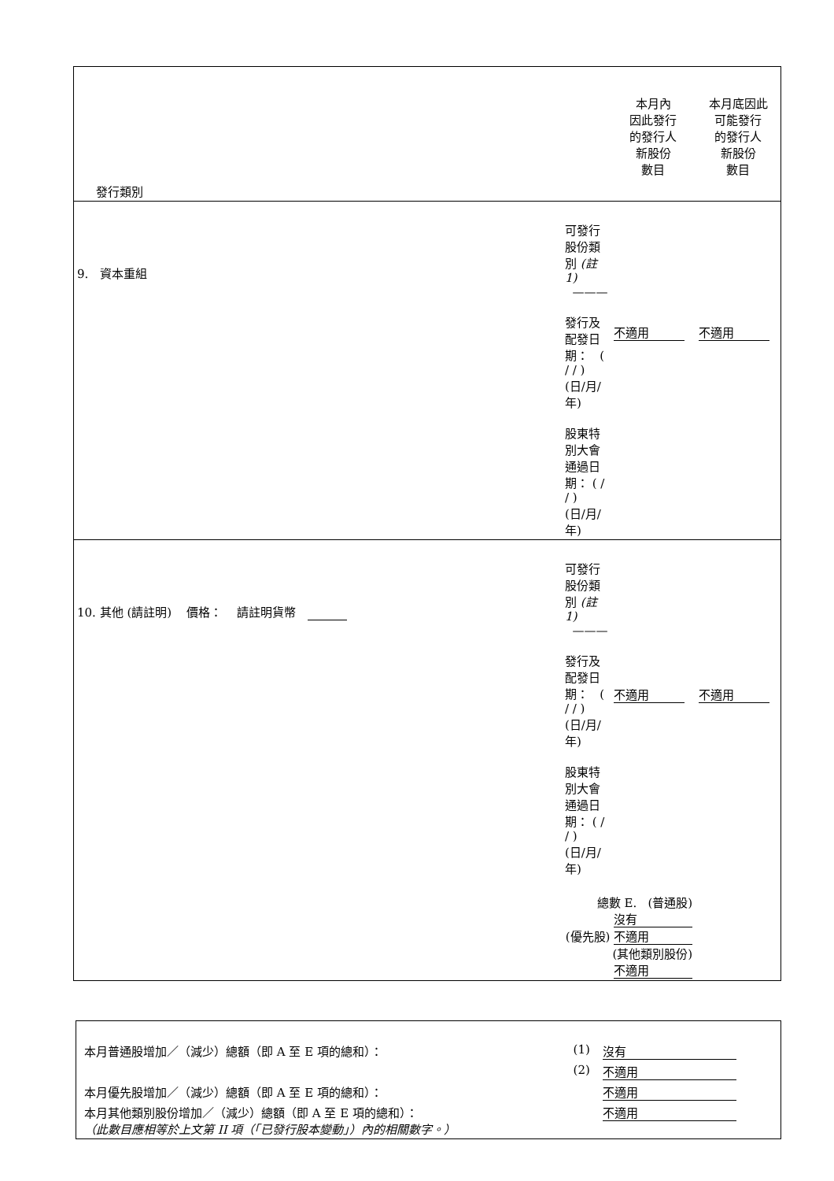| 發行類別 | | 本月內 因此發行 的發行人 新股份 數目 | 本月底因此 可能發行 的發行人 新股份 數目 |
| 9. 資本重組 | 可發行股份類別 (註 1) ——— 發行及配發日期： ( / / ) (日/月/年) 股東特別大會通過日期： ( / / ) (日/月/年) | 不適用 | 不適用 |
| 10. 其他 (請註明) 價格： 請註明貨幣 | 可發行股份類別 (註 1) ——— 發行及配發日期： ( / / ) (日/月/年) 股東特別大會通過日期： ( / / ) (日/月/年) | 不適用 | 不適用 |
| | 總數 E. (普通股) 沒有 (優先股) 不適用 (其他類別股份) 不適用 | | |
| 本月普通股增加／（減少）總額（即 A 至 E 項的總和）： | (1) | 沒有 |
| | (2) | 不適用 |
| 本月優先股增加／（減少）總額（即 A 至 E 項的總和）： | | 不適用 |
| 本月其他類別股份增加／（減少）總額（即 A 至 E 項的總和）： （此數目應相等於上文第 II 項（「已發行股本變動」）內的相關數字。） | | 不適用 |